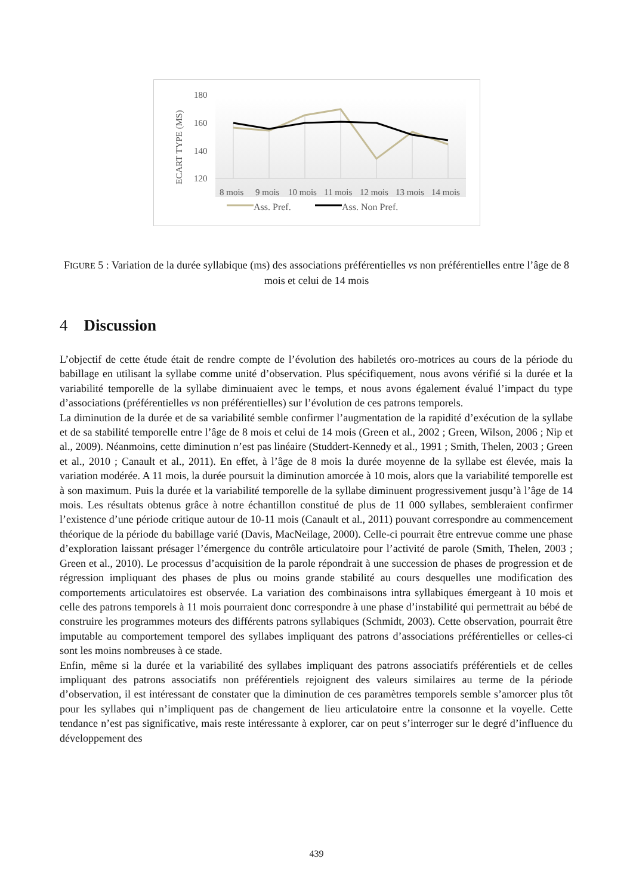180
160
140
120
ECART TYPE (MS)
8 mois
9 mois
10 mois
11 mois
12 mois
13 mois
14 mois
Ass. Pref.
Ass. Non Pref.
FIGURE 5 : Variation de la durée syllabique (ms) des associations préférentielles vs non préférentielles entre l’âge de 8 mois et celui de 14 mois
4 Discussion
L’objectif de cette étude était de rendre compte de l’évolution des habiletés oro-motrices au cours de la période du babillage en utilisant la syllabe comme unité d’observation. Plus spécifiquement, nous avons vérifié si la durée et la variabilité temporelle de la syllabe diminuaient avec le temps, et nous avons également évalué l’impact du type d’associations (préférentielles vs non préférentielles) sur l’évolution de ces patrons temporels.
La diminution de la durée et de sa variabilité semble confirmer l’augmentation de la rapidité d’exécution de la syllabe et de sa stabilité temporelle entre l’âge de 8 mois et celui de 14 mois (Green et al., 2002 ; Green, Wilson, 2006 ; Nip et al., 2009). Néanmoins, cette diminution n’est pas linéaire (Studdert-Kennedy et al., 1991 ; Smith, Thelen, 2003 ; Green et al., 2010 ; Canault et al., 2011). En effet, à l’âge de 8 mois la durée moyenne de la syllabe est élevée, mais la variation modérée. A 11 mois, la durée poursuit la diminution amorcée à 10 mois, alors que la variabilité temporelle est à son maximum. Puis la durée et la variabilité temporelle de la syllabe diminuent progressivement jusqu’à l’âge de 14 mois. Les résultats obtenus grâce à notre échantillon constitué de plus de 11 000 syllabes, sembleraient confirmer l’existence d’une période critique autour de 10-11 mois (Canault et al., 2011) pouvant correspondre au commencement théorique de la période du babillage varié (Davis, MacNeilage, 2000). Celle-ci pourrait être entrevue comme une phase d’exploration laissant présager l’émergence du contrôle articulatoire pour l’activité de parole (Smith, Thelen, 2003 ; Green et al., 2010). Le processus d’acquisition de la parole répondrait à une succession de phases de progression et de régression impliquant des phases de plus ou moins grande stabilité au cours desquelles une modification des comportements articulatoires est observée. La variation des combinaisons intra syllabiques émergeant à 10 mois et celle des patrons temporels à 11 mois pourraient donc correspondre à une phase d’instabilité qui permettrait au bébé de construire les programmes moteurs des différents patrons syllabiques (Schmidt, 2003). Cette observation, pourrait être imputable au comportement temporel des syllabes impliquant des patrons d’associations préférentielles or celles-ci sont les moins nombreuses à ce stade.
Enfin, même si la durée et la variabilité des syllabes impliquant des patrons associatifs préférentiels et de celles impliquant des patrons associatifs non préférentiels rejoignent des valeurs similaires au terme de la période d’observation, il est intéressant de constater que la diminution de ces paramètres temporels semble s’amorcer plus tôt pour les syllabes qui n’impliquent pas de changement de lieu articulatoire entre la consonne et la voyelle. Cette tendance n’est pas significative, mais reste intéressante à explorer, car on peut s’interroger sur le degré d’influence du développement des
439